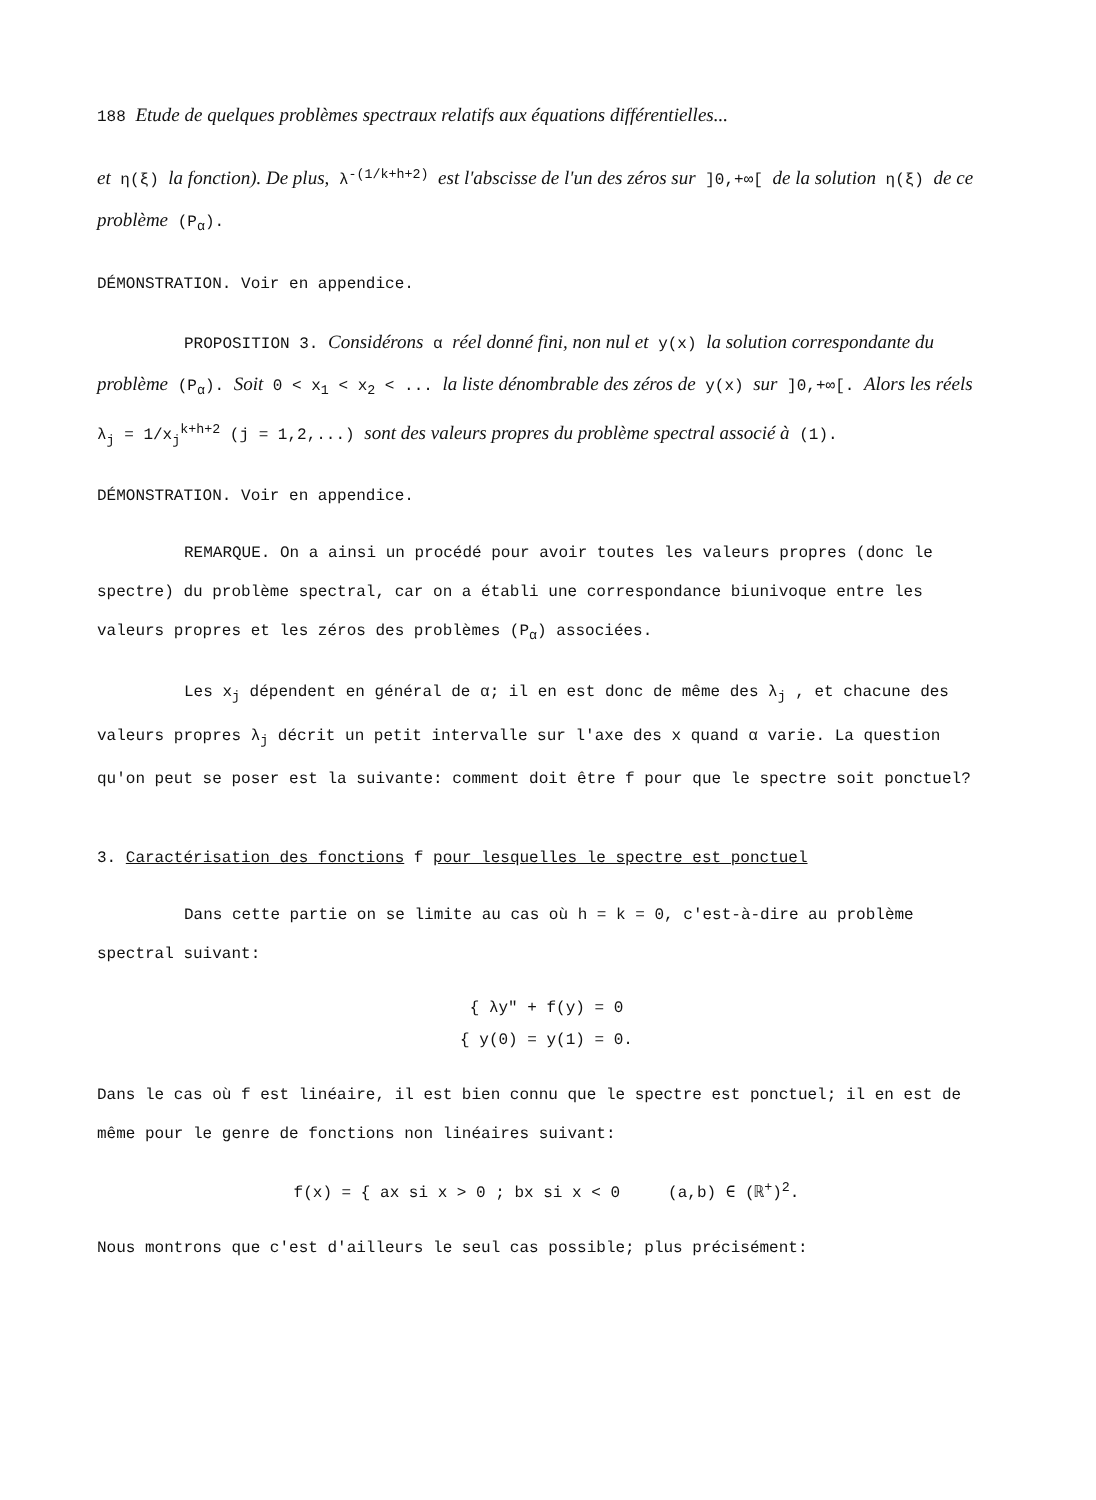188 Etude de quelques problèmes spectraux relatifs aux équations différentielles...
et η(ξ) la fonction). De plus, λ<sup>-(1/k+h+2)</sup> est l'abscisse de l'un des zéros sur ]0,+∞[ de la solution η(ξ) de ce problème (P<sub>α</sub>).
DÉMONSTRATION. Voir en appendice.
PROPOSITION 3. Considérons α réel donné fini, non nul et y(x) la solution correspondante du problème (P<sub>α</sub>). Soit 0 < x<sub>1</sub> < x<sub>2</sub> < ... la liste dénombrable des zéros de y(x) sur ]0,+∞[. Alors les réels λ<sub>j</sub> = 1/x<sub>j</sub><sup>k+h+2</sup> (j = 1,2,...) sont des valeurs propres du problème spectral associé à (1).
DÉMONSTRATION. Voir en appendice.
REMARQUE. On a ainsi un procédé pour avoir toutes les valeurs propres (donc le spectre) du problème spectral, car on a établi une correspondance biunivoque entre les valeurs propres et les zéros des problèmes (P<sub>α</sub>) associées.
Les x<sub>j</sub> dépendent en général de α; il en est donc de même des λ<sub>j</sub> , et chacune des valeurs propres λ<sub>j</sub> décrit un petit intervalle sur l'axe des x quand α varie. La question qu'on peut se poser est la suivante: comment doit être f pour que le spectre soit ponctuel?
3. Caractérisation des fonctions f pour lesquelles le spectre est ponctuel
Dans cette partie on se limite au cas où h = k = 0, c'est-à-dire au problème spectral suivant:
{ λy" + f(y) = 0
{ y(0) = y(1) = 0.
Dans le cas où f est linéaire, il est bien connu que le spectre est ponctuel; il en est de même pour le genre de fonctions non linéaires suivant:
f(x) = { ax si x > 0 ; bx si x < 0 (a,b) ∈ (ℝ<sup>+</sup>)<sup>2</sup>.
Nous montrons que c'est d'ailleurs le seul cas possible; plus précisément: